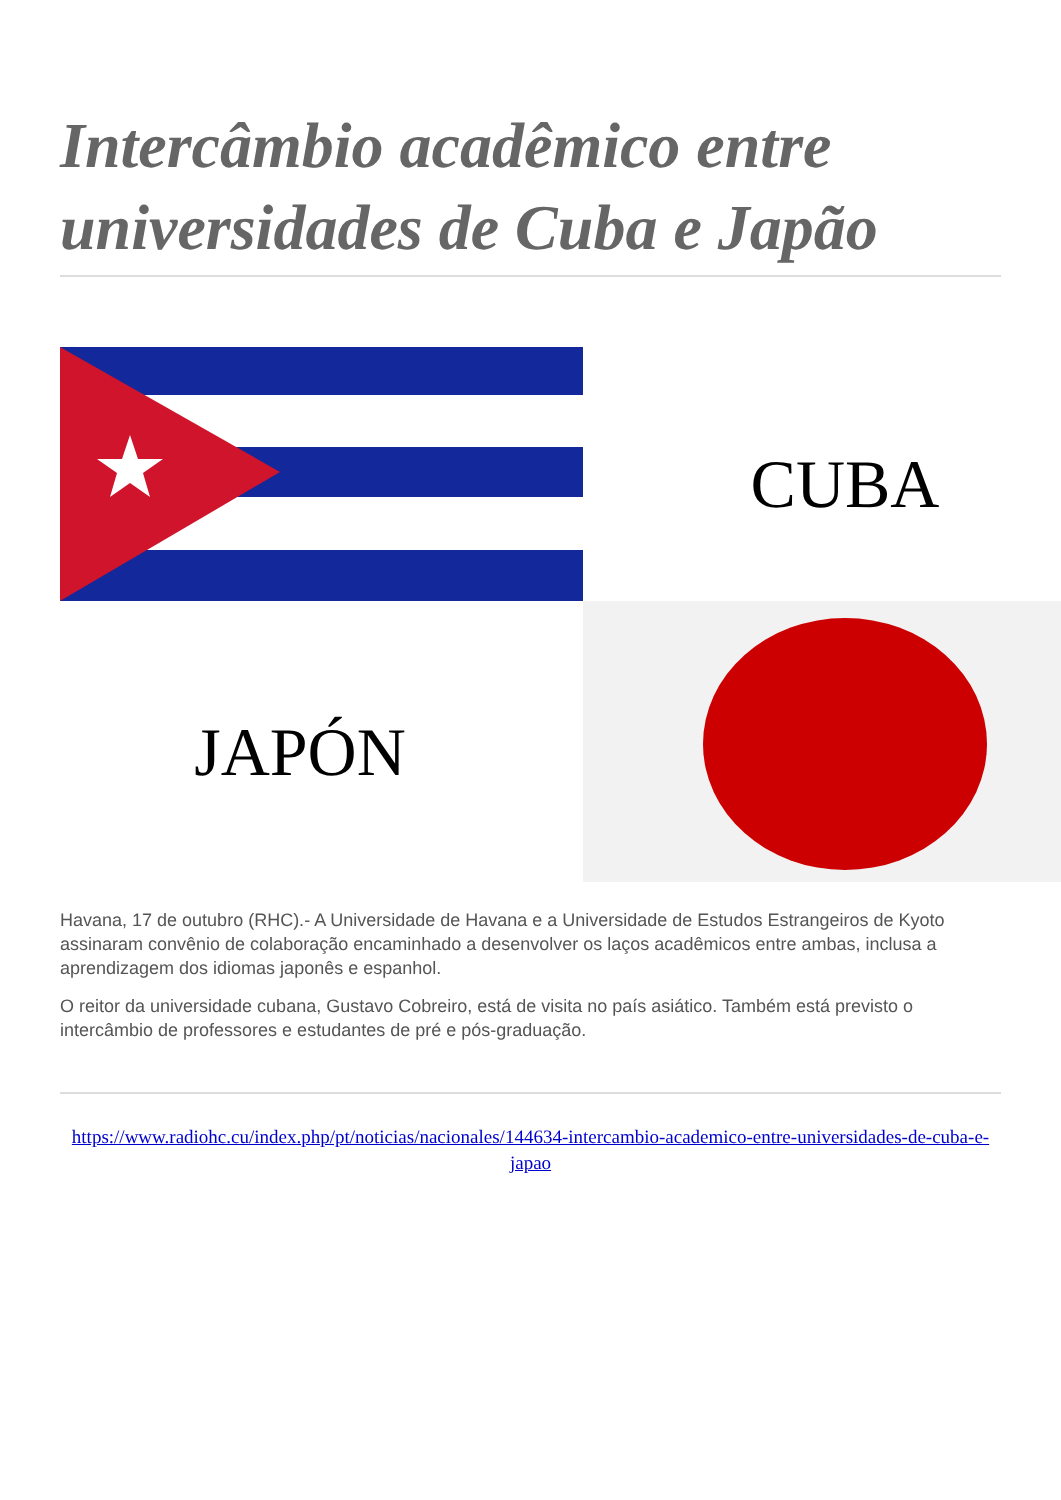Intercâmbio acadêmico entre universidades de Cuba e Japão
CUBA
JAPÓN
Havana, 17 de outubro (RHC).- A Universidade de Havana e a Universidade de Estudos Estrangeiros de Kyoto assinaram convênio de colaboração encaminhado a desenvolver os laços acadêmicos entre ambas, inclusa a aprendizagem dos idiomas japonês e espanhol.
O reitor da universidade cubana, Gustavo Cobreiro, está de visita no país asiático. Também está previsto o intercâmbio de professores e estudantes de pré e pós-graduação.
https://www.radiohc.cu/index.php/pt/noticias/nacionales/144634-intercambio-academico-entre-universidades-de-cuba-e-japao